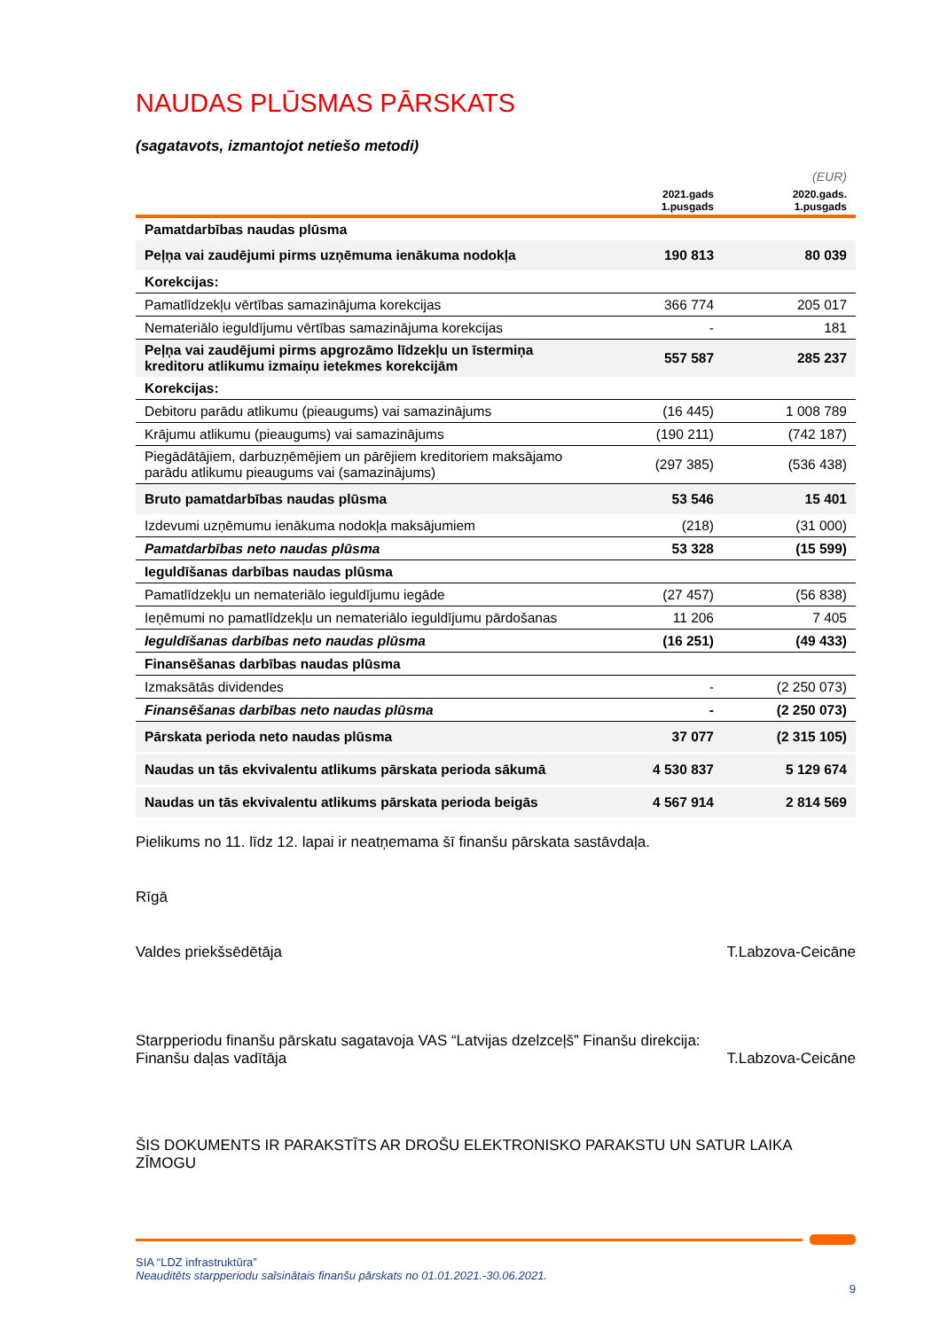NAUDAS PLŪSMAS PĀRSKATS
(sagatavots, izmantojot netiešo metodi)
| | | (EUR) |
| | 2021.gads 1.pusgads | 2020.gads. 1.pusgads |
| Pamatdarbības naudas plūsma | | |
| Peļņa vai zaudējumi pirms uzņēmuma ienākuma nodokļa | 190 813 | 80 039 |
| Korekcijas: | | |
| Pamatlīdzekļu vērtības samazinājuma korekcijas | 366 774 | 205 017 |
| Nemateriālo ieguldījumu vērtības samazinājuma korekcijas | - | 181 |
| Peļņa vai zaudējumi pirms apgrozāmo līdzekļu un īstermiņa kreditoru atlikumu izmaiņu ietekmes korekcijām | 557 587 | 285 237 |
| Korekcijas: | | |
| Debitoru parādu atlikumu (pieaugums) vai samazinājums | (16 445) | 1 008 789 |
| Krājumu atlikumu (pieaugums) vai samazinājums | (190 211) | (742 187) |
| Piegādātājiem, darbuzņēmējiem un pārējiem kreditoriem maksājamo parādu atlikumu pieaugums vai (samazinājums) | (297 385) | (536 438) |
| Bruto pamatdarbības naudas plūsma | 53 546 | 15 401 |
| Izdevumi uzņēmumu ienākuma nodokļa maksājumiem | (218) | (31 000) |
| Pamatdarbības neto naudas plūsma | 53 328 | (15 599) |
| Ieguldīšanas darbības naudas plūsma | | |
| Pamatlīdzekļu un nemateriālo ieguldījumu iegāde | (27 457) | (56 838) |
| Ieņēmumi no pamatlīdzekļu un nemateriālo ieguldījumu pārdošanas | 11 206 | 7 405 |
| Ieguldīšanas darbības neto naudas plūsma | (16 251) | (49 433) |
| Finansēšanas darbības naudas plūsma | | |
| Izmaksātās dividendes | - | (2 250 073) |
| Finansēšanas darbības neto naudas plūsma | - | (2 250 073) |
| Pārskata perioda neto naudas plūsma | 37 077 | (2 315 105) |
| Naudas un tās ekvivalentu atlikums pārskata perioda sākumā | 4 530 837 | 5 129 674 |
| Naudas un tās ekvivalentu atlikums pārskata perioda beigās | 4 567 914 | 2 814 569 |
Pielikums no 11. līdz 12. lapai ir neatņemama šī finanšu pārskata sastāvdaļa.
Rīgā
Valdes priekšsēdētāja T.Labzova-Ceicāne
Starpperiodu finanšu pārskatu sagatavoja VAS “Latvijas dzelzceļš” Finanšu direkcija:
Finanšu daļas vadītāja T.Labzova-Ceicāne
ŠIS DOKUMENTS IR PARAKSTĪTS AR DROŠU ELEKTRONISKO PARAKSTU UN SATUR LAIKA ZĪMOGU
SIA “LDZ infrastruktūra”
Neauditēts starpperiodu saīsinātais finanšu pārskats no 01.01.2021.-30.06.2021.
9